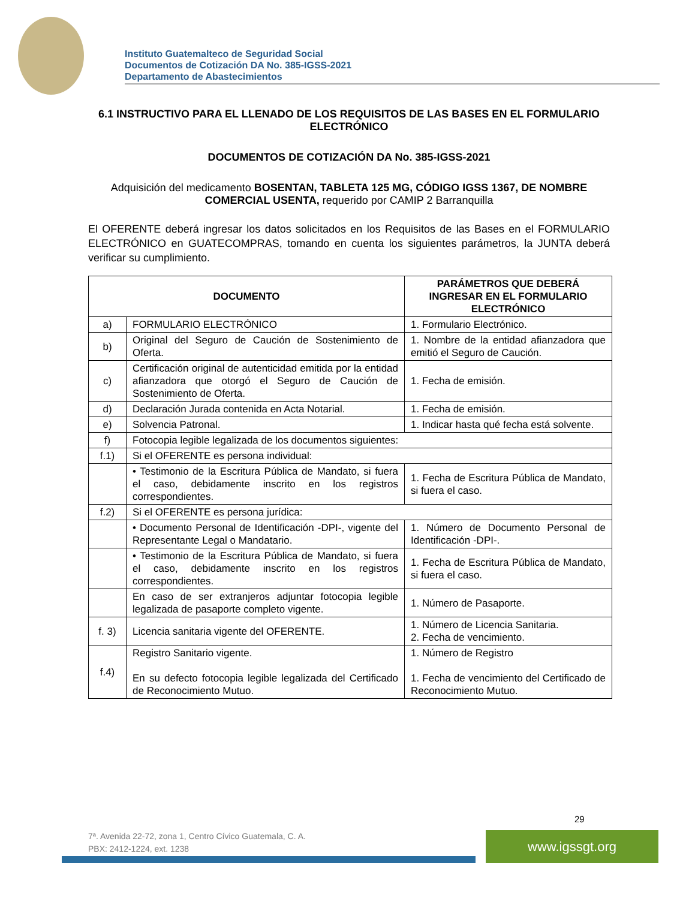Instituto Guatemalteco de Seguridad Social
Documentos de Cotización DA No. 385-IGSS-2021
Departamento de Abastecimientos
6.1 INSTRUCTIVO PARA EL LLENADO DE LOS REQUISITOS DE LAS BASES EN EL FORMULARIO ELECTRÓNICO
DOCUMENTOS DE COTIZACIÓN DA No. 385-IGSS-2021
Adquisición del medicamento BOSENTAN, TABLETA 125 MG, CÓDIGO IGSS 1367, DE NOMBRE COMERCIAL USENTA, requerido por CAMIP 2 Barranquilla
El OFERENTE deberá ingresar los datos solicitados en los Requisitos de las Bases en el FORMULARIO ELECTRÓNICO en GUATECOMPRAS, tomando en cuenta los siguientes parámetros, la JUNTA deberá verificar su cumplimiento.
| DOCUMENTO | | PARÁMETROS QUE DEBERÁ INGRESAR EN EL FORMULARIO ELECTRÓNICO |
| --- | --- | --- |
| a) | FORMULARIO ELECTRÓNICO | 1. Formulario Electrónico. |
| b) | Original del Seguro de Caución de Sostenimiento de Oferta. | 1. Nombre de la entidad afianzadora que emitió el Seguro de Caución. |
| c) | Certificación original de autenticidad emitida por la entidad afianzadora que otorgó el Seguro de Caución de Sostenimiento de Oferta. | 1. Fecha de emisión. |
| d) | Declaración Jurada contenida en Acta Notarial. | 1. Fecha de emisión. |
| e) | Solvencia Patronal. | 1. Indicar hasta qué fecha está solvente. |
| f) | Fotocopia legible legalizada de los documentos siguientes: | |
| f.1) | Si el OFERENTE es persona individual: | |
| | • Testimonio de la Escritura Pública de Mandato, si fuera el caso, debidamente inscrito en los registros correspondientes. | 1. Fecha de Escritura Pública de Mandato, si fuera el caso. |
| f.2) | Si el OFERENTE es persona jurídica: | |
| | • Documento Personal de Identificación -DPI-, vigente del Representante Legal o Mandatario. | 1. Número de Documento Personal de Identificación -DPI-. |
| | • Testimonio de la Escritura Pública de Mandato, si fuera el caso, debidamente inscrito en los registros correspondientes. | 1. Fecha de Escritura Pública de Mandato, si fuera el caso. |
| | En caso de ser extranjeros adjuntar fotocopia legible legalizada de pasaporte completo vigente. | 1. Número de Pasaporte. |
| f. 3) | Licencia sanitaria vigente del OFERENTE. | 1. Número de Licencia Sanitaria. 2. Fecha de vencimiento. |
| f.4) | Registro Sanitario vigente. En su defecto fotocopia legible legalizada del Certificado de Reconocimiento Mutuo. | 1. Número de Registro 1. Fecha de vencimiento del Certificado de Reconocimiento Mutuo. |
29
7ª. Avenida 22-72, zona 1, Centro Cívico Guatemala, C. A.
PBX: 2412-1224, ext. 1238
www.igssgt.org